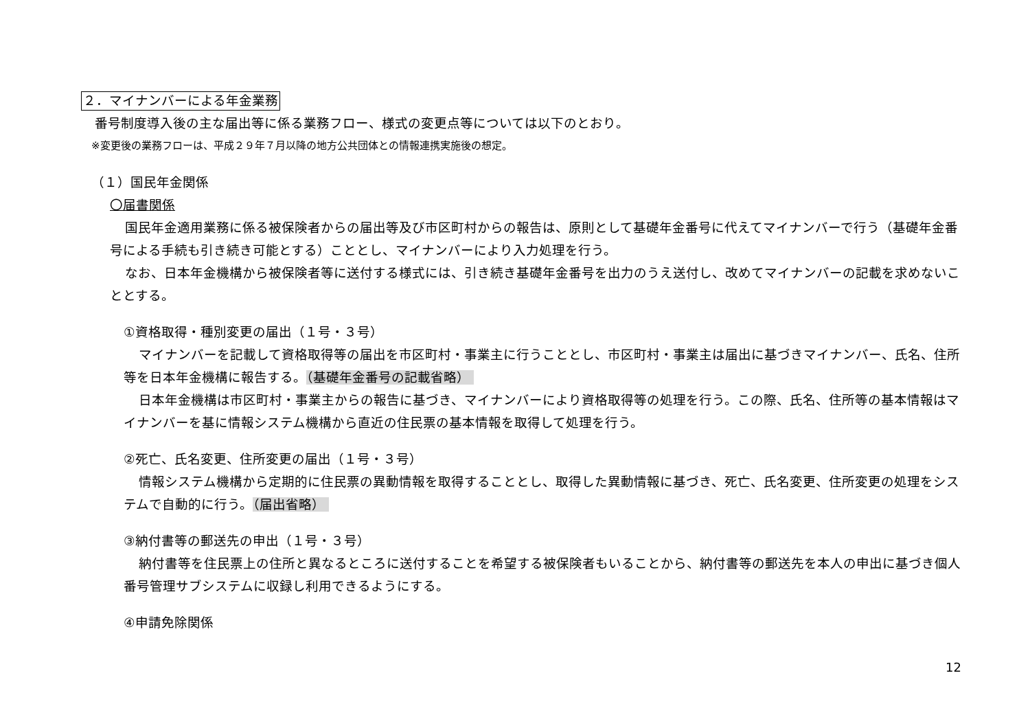２．マイナンバーによる年金業務
番号制度導入後の主な届出等に係る業務フロー、様式の変更点等については以下のとおり。
※変更後の業務フローは、平成２９年７月以降の地方公共団体との情報連携実施後の想定。
（１）国民年金関係
〇届書関係
国民年金適用業務に係る被保険者からの届出等及び市区町村からの報告は、原則として基礎年金番号に代えてマイナンバーで行う（基礎年金番号による手続も引き続き可能とする）こととし、マイナンバーにより入力処理を行う。
なお、日本年金機構から被保険者等に送付する様式には、引き続き基礎年金番号を出力のうえ送付し、改めてマイナンバーの記載を求めないこととする。
①資格取得・種別変更の届出（１号・３号）
マイナンバーを記載して資格取得等の届出を市区町村・事業主に行うこととし、市区町村・事業主は届出に基づきマイナンバー、氏名、住所等を日本年金機構に報告する。（基礎年金番号の記載省略）
日本年金機構は市区町村・事業主からの報告に基づき、マイナンバーにより資格取得等の処理を行う。この際、氏名、住所等の基本情報はマイナンバーを基に情報システム機構から直近の住民票の基本情報を取得して処理を行う。
②死亡、氏名変更、住所変更の届出（１号・３号）
情報システム機構から定期的に住民票の異動情報を取得することとし、取得した異動情報に基づき、死亡、氏名変更、住所変更の処理をシステムで自動的に行う。（届出省略）
③納付書等の郵送先の申出（１号・３号）
納付書等を住民票上の住所と異なるところに送付することを希望する被保険者もいることから、納付書等の郵送先を本人の申出に基づき個人番号管理サブシステムに収録し利用できるようにする。
④申請免除関係
12